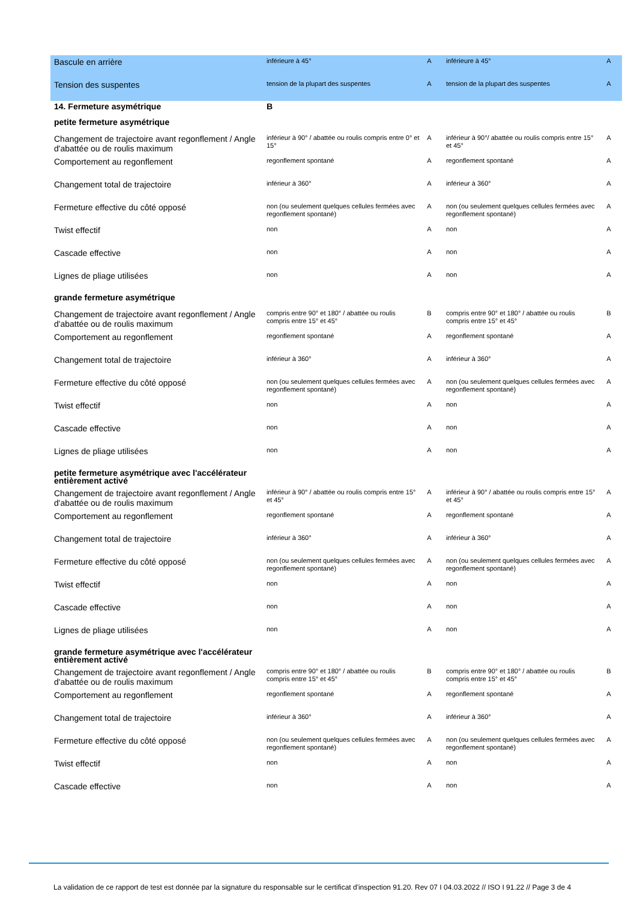| Bascule en arrière | inférieure à 45° | A | inférieure à 45° | A |
| Tension des suspentes | tension de la plupart des suspentes | A | tension de la plupart des suspentes | A |
| 14. Fermeture asymétrique | B | | | |
| petite fermeture asymétrique | | | | |
| Changement de trajectoire avant regonflement / Angle d'abattée ou de roulis maximum | inférieur à 90° / abattée ou roulis compris entre 0° et 15° | A | inférieur à 90°/ abattée ou roulis compris entre 15° et 45° | A |
| Comportement au regonflement | regonflement spontané | A | regonflement spontané | A |
| Changement total de trajectoire | inférieur à 360° | A | inférieur à 360° | A |
| Fermeture effective du côté opposé | non (ou seulement quelques cellules fermées avec regonflement spontané) | A | non (ou seulement quelques cellules fermées avec regonflement spontané) | A |
| Twist effectif | non | A | non | A |
| Cascade effective | non | A | non | A |
| Lignes de pliage utilisées | non | A | non | A |
| grande fermeture asymétrique | | | | |
| Changement de trajectoire avant regonflement / Angle d'abattée ou de roulis maximum | compris entre 90° et 180° / abattée ou roulis compris entre 15° et 45° | B | compris entre 90° et 180° / abattée ou roulis compris entre 15° et 45° | B |
| Comportement au regonflement | regonflement spontané | A | regonflement spontané | A |
| Changement total de trajectoire | inférieur à 360° | A | inférieur à 360° | A |
| Fermeture effective du côté opposé | non (ou seulement quelques cellules fermées avec regonflement spontané) | A | non (ou seulement quelques cellules fermées avec regonflement spontané) | A |
| Twist effectif | non | A | non | A |
| Cascade effective | non | A | non | A |
| Lignes de pliage utilisées | non | A | non | A |
| petite fermeture asymétrique avec l'accélérateur entièrement activé | | | | |
| Changement de trajectoire avant regonflement / Angle d'abattée ou de roulis maximum | inférieur à 90° / abattée ou roulis compris entre 15° et 45° | A | inférieur à 90° / abattée ou roulis compris entre 15° et 45° | A |
| Comportement au regonflement | regonflement spontané | A | regonflement spontané | A |
| Changement total de trajectoire | inférieur à 360° | A | inférieur à 360° | A |
| Fermeture effective du côté opposé | non (ou seulement quelques cellules fermées avec regonflement spontané) | A | non (ou seulement quelques cellules fermées avec regonflement spontané) | A |
| Twist effectif | non | A | non | A |
| Cascade effective | non | A | non | A |
| Lignes de pliage utilisées | non | A | non | A |
| grande fermeture asymétrique avec l'accélérateur entièrement activé | | | | |
| Changement de trajectoire avant regonflement / Angle d'abattée ou de roulis maximum | compris entre 90° et 180° / abattée ou roulis compris entre 15° et 45° | B | compris entre 90° et 180° / abattée ou roulis compris entre 15° et 45° | B |
| Comportement au regonflement | regonflement spontané | A | regonflement spontané | A |
| Changement total de trajectoire | inférieur à 360° | A | inférieur à 360° | A |
| Fermeture effective du côté opposé | non (ou seulement quelques cellules fermées avec regonflement spontané) | A | non (ou seulement quelques cellules fermées avec regonflement spontané) | A |
| Twist effectif | non | A | non | A |
| Cascade effective | non | A | non | A |
La validation de ce rapport de test est donnée par la signature du responsable sur le certificat d'inspection 91.20. Rev 07 I 04.03.2022 // ISO I 91.22 // Page 3 de 4